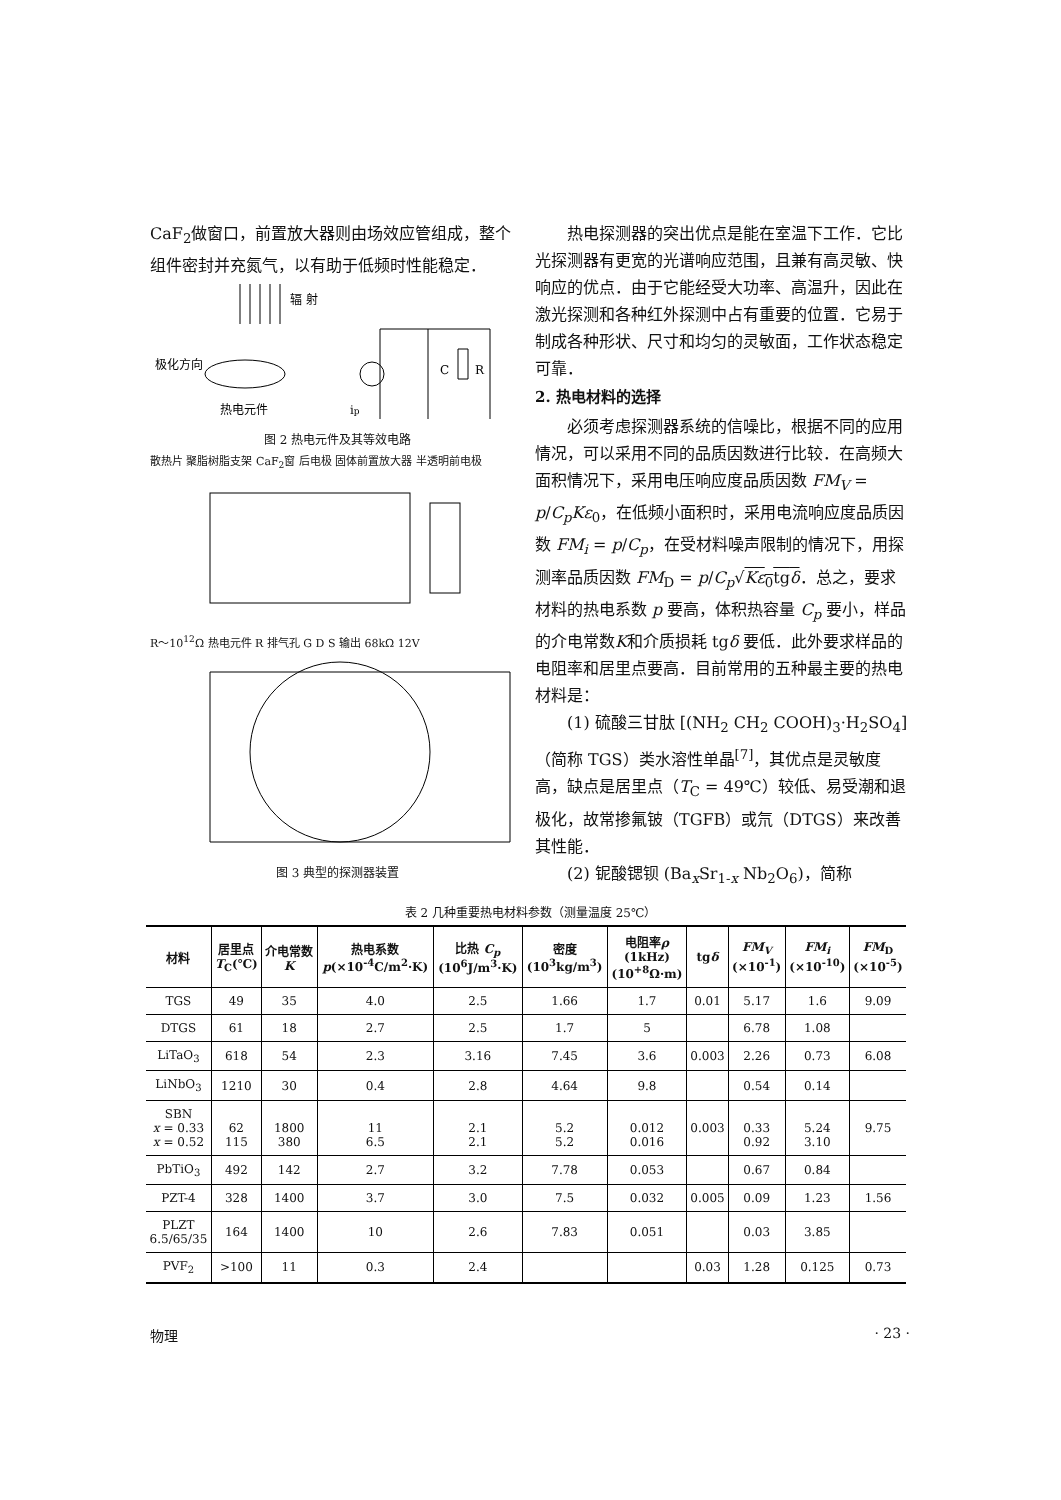CaF<sub>2</sub>做窗口，前置放大器则由场效应管组成，整个组件密封并充氮气，以有助于低频时性能稳定．
辐 射
极化方向
热电元件
C
R
ip
图 2 热电元件及其等效电路
散热片 聚脂树脂支架 CaF<sub>2</sub>窗 后电极 固体前置放大器 半透明前电极
R～10<sup>12</sup>Ω 热电元件 R 排气孔 G D S 输出 68kΩ 12V
图 3 典型的探测器装置
热电探测器的突出优点是能在室温下工作．它比光探测器有更宽的光谱响应范围，且兼有高灵敏、快响应的优点．由于它能经受大功率、高温升，因此在激光探测和各种红外探测中占有重要的位置．它易于制成各种形状、尺寸和均匀的灵敏面，工作状态稳定可靠．
2. 热电材料的选择
必须考虑探测器系统的信噪比，根据不同的应用情况，可以采用不同的品质因数进行比较．在高频大面积情况下，采用电压响应度品质因数 FM<sub>V</sub> = p/C<sub>p</sub>Kε<sub>0</sub>，在低频小面积时，采用电流响应度品质因数 FM<sub>i</sub> = p/C<sub>p</sub>，在受材料噪声限制的情况下，用探测率品质因数 FM<sub>D</sub> = p/C<sub>p</sub>√Kε<sub>0</sub>tgδ．总之，要求材料的热电系数 p 要高，体积热容量 C<sub>p</sub> 要小，样品的介电常数K和介质损耗 tgδ 要低．此外要求样品的电阻率和居里点要高．目前常用的五种最主要的热电材料是：
(1) 硫酸三甘肽 [(NH<sub>2</sub> CH<sub>2</sub> COOH)<sub>3</sub>·H<sub>2</sub>SO<sub>4</sub>]（简称 TGS）类水溶性单晶<sup>[7]</sup>，其优点是灵敏度高，缺点是居里点（T<sub>C</sub> = 49℃）较低、易受潮和退极化，故常掺氟铍（TGFB）或氘（DTGS）来改善其性能．
(2) 铌酸锶钡 (Ba<sub>x</sub>Sr<sub>1-x</sub> Nb<sub>2</sub>O<sub>6</sub>)，简称
表 2 几种重要热电材料参数（测量温度 25℃）
| 材料 | 居里点 T<sub>C</sub>(℃) | 介电常数 K | 热电系数 p (×10<sup>-4</sup>C/m<sup>2</sup>·K) | 比热 C<sub>p</sub> (10<sup>6</sup>J/m<sup>3</sup>·K) | 密度 (10<sup>3</sup>kg/m<sup>3</sup>) | 电阻率 ρ (1kHz) (10<sup>+8</sup>Ω·m) | tg δ | FM<sub>V</sub> (×10<sup>-1</sup>) | FM<sub>i</sub> (×10<sup>-10</sup>) | FM<sub>D</sub> (×10<sup>-5</sup>) |
| --- | --- | --- | --- | --- | --- | --- | --- | --- | --- | --- |
| TGS | 49 | 35 | 4.0 | 2.5 | 1.66 | 1.7 | 0.01 | 5.17 | 1.6 | 9.09 |
| DTGS | 61 | 18 | 2.7 | 2.5 | 1.7 | 5 | | 6.78 | 1.08 | |
| LiTaO<sub>3</sub> | 618 | 54 | 2.3 | 3.16 | 7.45 | 3.6 | 0.003 | 2.26 | 0.73 | 6.08 |
| LiNbO<sub>3</sub> | 1210 | 30 | 0.4 | 2.8 | 4.64 | 9.8 | | 0.54 | 0.14 | |
| SBN x = 0.33 x = 0.52 | 62 115 | 1800 380 | 11 6.5 | 2.1 2.1 | 5.2 5.2 | 0.012 0.016 | 0.003 | 0.33 0.92 | 5.24 3.10 | 9.75 |
| PbTiO<sub>3</sub> | 492 | 142 | 2.7 | 3.2 | 7.78 | 0.053 | | 0.67 | 0.84 | |
| PZT-4 | 328 | 1400 | 3.7 | 3.0 | 7.5 | 0.032 | 0.005 | 0.09 | 1.23 | 1.56 |
| PLZT 6.5/65/35 | 164 | 1400 | 10 | 2.6 | 7.83 | 0.051 | | 0.03 | 3.85 | |
| PVF<sub>2</sub> | >100 | 11 | 0.3 | 2.4 | | | 0.03 | 1.28 | 0.125 | 0.73 |
物理 · 23 ·